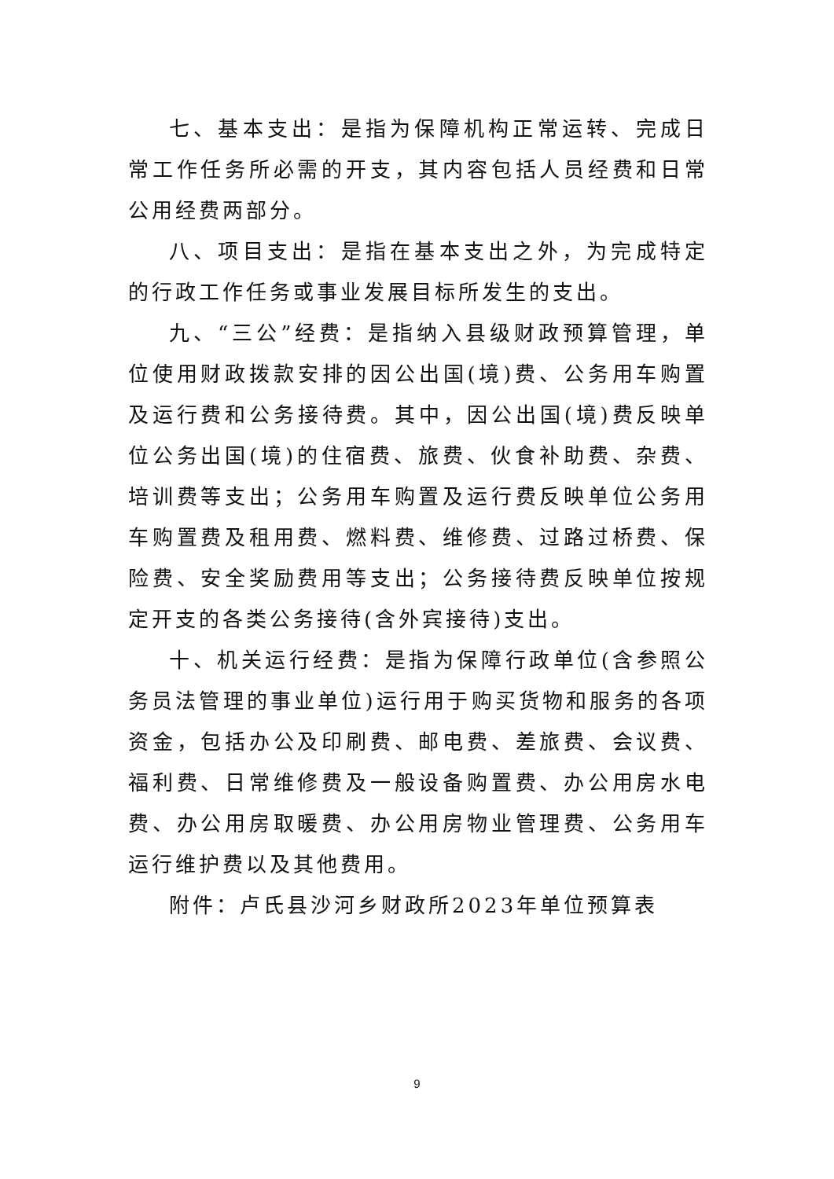七、基本支出：是指为保障机构正常运转、完成日常工作任务所必需的开支，其内容包括人员经费和日常公用经费两部分。
八、项目支出：是指在基本支出之外，为完成特定的行政工作任务或事业发展目标所发生的支出。
九、“三公”经费：是指纳入县级财政预算管理，单位使用财政拨款安排的因公出国(境)费、公务用车购置及运行费和公务接待费。其中，因公出国(境)费反映单位公务出国(境)的住宿费、旅费、伙食补助费、杂费、培训费等支出；公务用车购置及运行费反映单位公务用车购置费及租用费、燃料费、维修费、过路过桥费、保险费、安全奖励费用等支出；公务接待费反映单位按规定开支的各类公务接待(含外宾接待)支出。
十、机关运行经费：是指为保障行政单位(含参照公务员法管理的事业单位)运行用于购买货物和服务的各项资金，包括办公及印刷费、邮电费、差旅费、会议费、福利费、日常维修费及一般设备购置费、办公用房水电费、办公用房取暖费、办公用房物业管理费、公务用车运行维护费以及其他费用。
附件：卢氏县沙河乡财政所2023年单位预算表
9